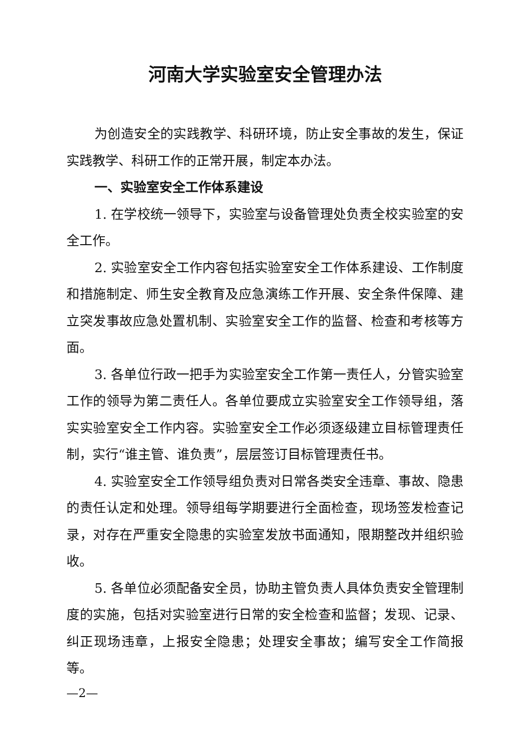河南大学实验室安全管理办法
为创造安全的实践教学、科研环境，防止安全事故的发生，保证实践教学、科研工作的正常开展，制定本办法。
一、实验室安全工作体系建设
1. 在学校统一领导下，实验室与设备管理处负责全校实验室的安全工作。
2. 实验室安全工作内容包括实验室安全工作体系建设、工作制度和措施制定、师生安全教育及应急演练工作开展、安全条件保障、建立突发事故应急处置机制、实验室安全工作的监督、检查和考核等方面。
3. 各单位行政一把手为实验室安全工作第一责任人，分管实验室工作的领导为第二责任人。各单位要成立实验室安全工作领导组，落实实验室安全工作内容。实验室安全工作必须逐级建立目标管理责任制，实行“谁主管、谁负责”，层层签订目标管理责任书。
4. 实验室安全工作领导组负责对日常各类安全违章、事故、隐患的责任认定和处理。领导组每学期要进行全面检查，现场签发检查记录，对存在严重安全隐患的实验室发放书面通知，限期整改并组织验收。
5. 各单位必须配备安全员，协助主管负责人具体负责安全管理制度的实施，包括对实验室进行日常的安全检查和监督；发现、记录、纠正现场违章，上报安全隐患；处理安全事故；编写安全工作简报等。
—2—